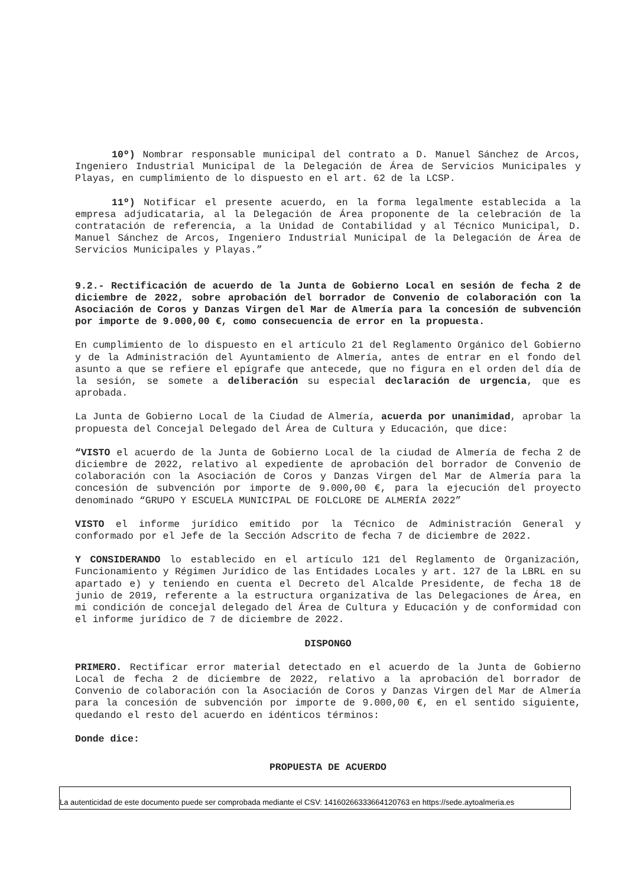10º) Nombrar responsable municipal del contrato a D. Manuel Sánchez de Arcos, Ingeniero Industrial Municipal de la Delegación de Área de Servicios Municipales y Playas, en cumplimiento de lo dispuesto en el art. 62 de la LCSP.
11º) Notificar el presente acuerdo, en la forma legalmente establecida a la empresa adjudicataria, al la Delegación de Área proponente de la celebración de la contratación de referencia, a la Unidad de Contabilidad y al Técnico Municipal, D. Manuel Sánchez de Arcos, Ingeniero Industrial Municipal de la Delegación de Área de Servicios Municipales y Playas.”
9.2.- Rectificación de acuerdo de la Junta de Gobierno Local en sesión de fecha 2 de diciembre de 2022, sobre aprobación del borrador de Convenio de colaboración con la Asociación de Coros y Danzas Virgen del Mar de Almería para la concesión de subvención por importe de 9.000,00 €, como consecuencia de error en la propuesta.
En cumplimiento de lo dispuesto en el artículo 21 del Reglamento Orgánico del Gobierno y de la Administración del Ayuntamiento de Almería, antes de entrar en el fondo del asunto a que se refiere el epígrafe que antecede, que no figura en el orden del día de la sesión, se somete a deliberación su especial declaración de urgencia, que es aprobada.
La Junta de Gobierno Local de la Ciudad de Almería, acuerda por unanimidad, aprobar la propuesta del Concejal Delegado del Área de Cultura y Educación, que dice:
“VISTO el acuerdo de la Junta de Gobierno Local de la ciudad de Almería de fecha 2 de diciembre de 2022, relativo al expediente de aprobación del borrador de Convenio de colaboración con la Asociación de Coros y Danzas Virgen del Mar de Almería para la concesión de subvención por importe de 9.000,00 €, para la ejecución del proyecto denominado “GRUPO Y ESCUELA MUNICIPAL DE FOLCLORE DE ALMERÍA 2022”
VISTO el informe jurídico emitido por la Técnico de Administración General y conformado por el Jefe de la Sección Adscrito de fecha 7 de diciembre de 2022.
Y CONSIDERANDO lo establecido en el artículo 121 del Reglamento de Organización, Funcionamiento y Régimen Jurídico de las Entidades Locales y art. 127 de la LBRL en su apartado e) y teniendo en cuenta el Decreto del Alcalde Presidente, de fecha 18 de junio de 2019, referente a la estructura organizativa de las Delegaciones de Área, en mi condición de concejal delegado del Área de Cultura y Educación y de conformidad con el informe jurídico de 7 de diciembre de 2022.
DISPONGO
PRIMERO. Rectificar error material detectado en el acuerdo de la Junta de Gobierno Local de fecha 2 de diciembre de 2022, relativo a la aprobación del borrador de Convenio de colaboración con la Asociación de Coros y Danzas Virgen del Mar de Almería para la concesión de subvención por importe de 9.000,00 €, en el sentido siguiente, quedando el resto del acuerdo en idénticos términos:
Donde dice:
PROPUESTA DE ACUERDO
La autenticidad de este documento puede ser comprobada mediante el CSV: 14160266333664120763 en https://sede.aytoalmeria.es